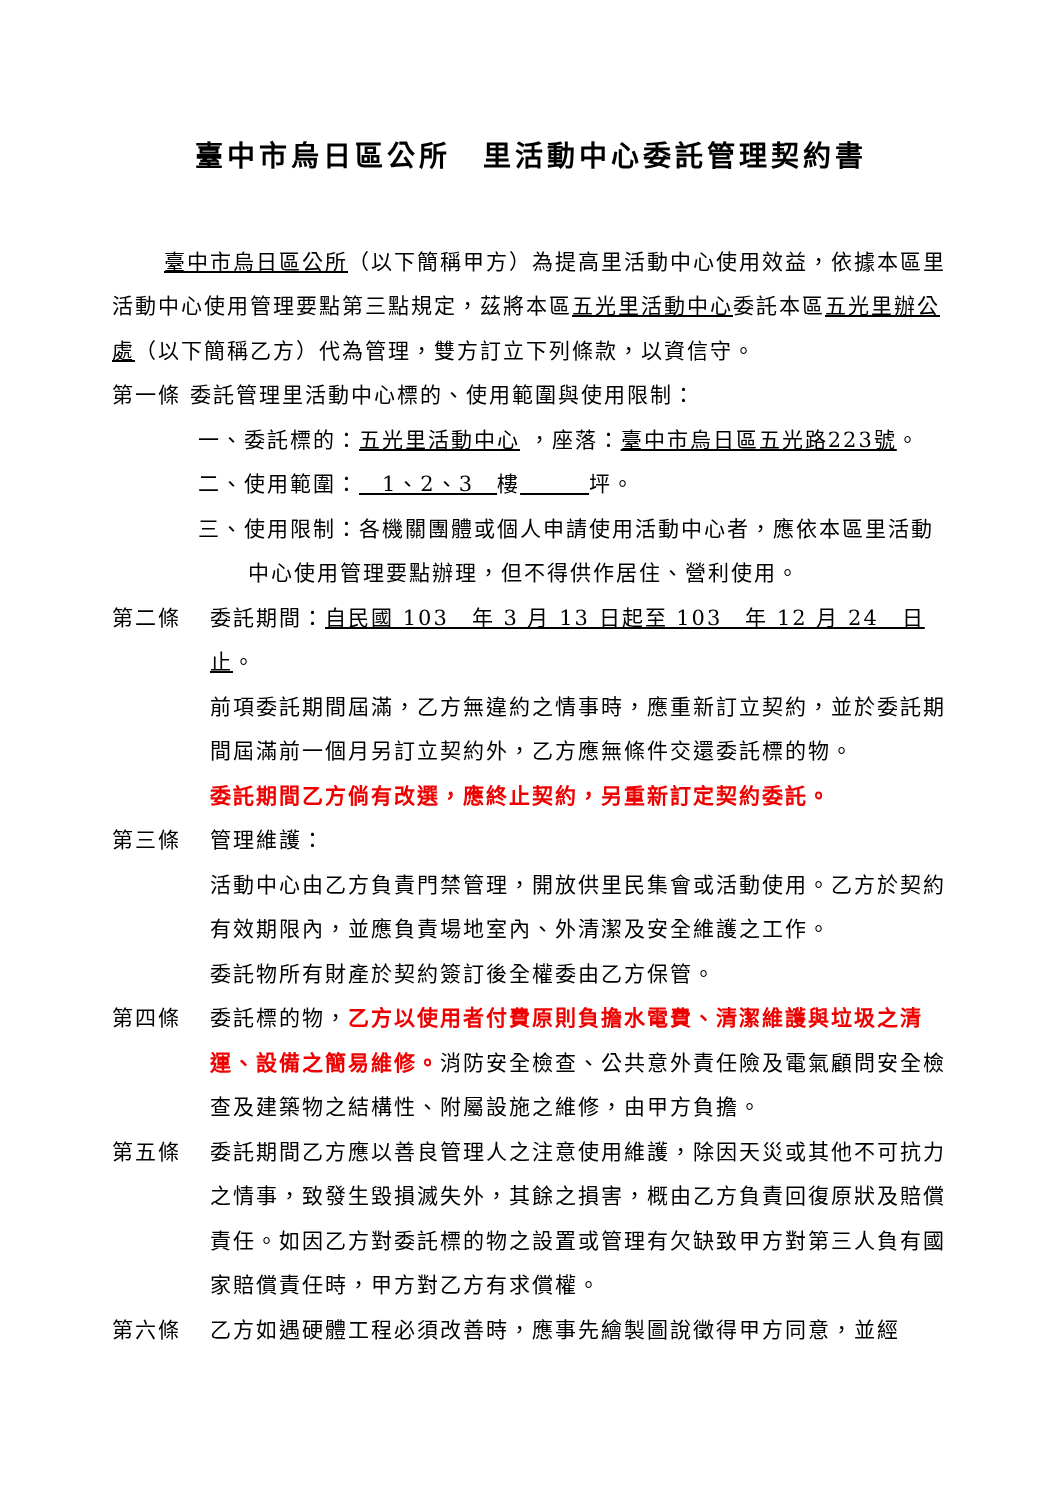臺中市烏日區公所　里活動中心委託管理契約書
臺中市烏日區公所（以下簡稱甲方）為提高里活動中心使用效益，依據本區里活動中心使用管理要點第三點規定，茲將本區五光里活動中心委託本區五光里辦公處（以下簡稱乙方）代為管理，雙方訂立下列條款，以資信守。
第一條 委託管理里活動中心標的、使用範圍與使用限制：
一、委託標的：五光里活動中心 ，座落：臺中市烏日區五光路223號。
二、使用範圍：　1、2、3　樓　　　 坪。
三、使用限制：各機關團體或個人申請使用活動中心者，應依本區里活動中心使用管理要點辦理，但不得供作居住、營利使用。
第二條 委託期間：自民國 103　年 3 月 13 日起至 103　年 12 月 24　日止。
前項委託期間屆滿，乙方無違約之情事時，應重新訂立契約，並於委託期間屆滿前一個月另訂立契約外，乙方應無條件交還委託標的物。
委託期間乙方倘有改選，應終止契約，另重新訂定契約委託。
第三條 管理維護：
活動中心由乙方負責門禁管理，開放供里民集會或活動使用。乙方於契約有效期限內，並應負責場地室內、外清潔及安全維護之工作。
委託物所有財產於契約簽訂後全權委由乙方保管。
第四條 委託標的物，乙方以使用者付費原則負擔水電費、清潔維護與垃圾之清運、設備之簡易維修。消防安全檢查、公共意外責任險及電氣顧問安全檢查及建築物之結構性、附屬設施之維修，由甲方負擔。
第五條 委託期間乙方應以善良管理人之注意使用維護，除因天災或其他不可抗力之情事，致發生毀損滅失外，其餘之損害，概由乙方負責回復原狀及賠償責任。如因乙方對委託標的物之設置或管理有欠缺致甲方對第三人負有國家賠償責任時，甲方對乙方有求償權。
第六條 乙方如遇硬體工程必須改善時，應事先繪製圖說徵得甲方同意，並經